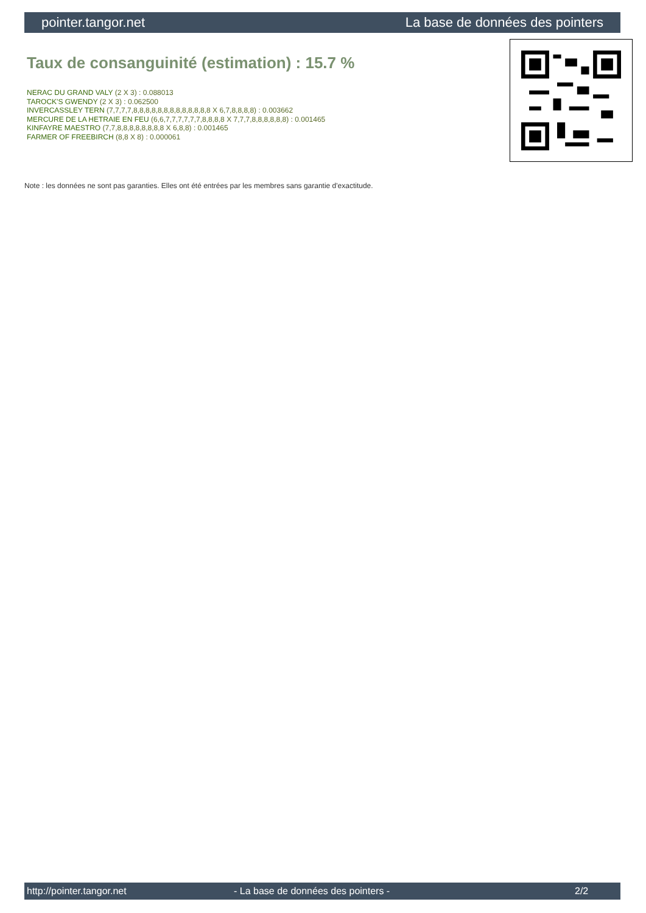pointer.tangor.net La base de données des pointers
Taux de consanguinité (estimation) : 15.7 %
NERAC DU GRAND VALY (2 X 3) : 0.088013
TAROCK'S GWENDY (2 X 3) : 0.062500
INVERCASSLEY TERN (7,7,7,7,8,8,8,8,8,8,8,8,8,8,8,8,8 X 6,7,8,8,8,8) : 0.003662
MERCURE DE LA HETRAIE EN FEU (6,6,7,7,7,7,7,7,8,8,8,8 X 7,7,7,8,8,8,8,8,8) : 0.001465
KINFAYRE MAESTRO (7,7,8,8,8,8,8,8,8,8 X 6,8,8) : 0.001465
FARMER OF FREEBIRCH (8,8 X 8) : 0.000061
Note : les données ne sont pas garanties. Elles ont été entrées par les membres sans garantie d'exactitude.
http://pointer.tangor.net - La base de données des pointers - 2/2